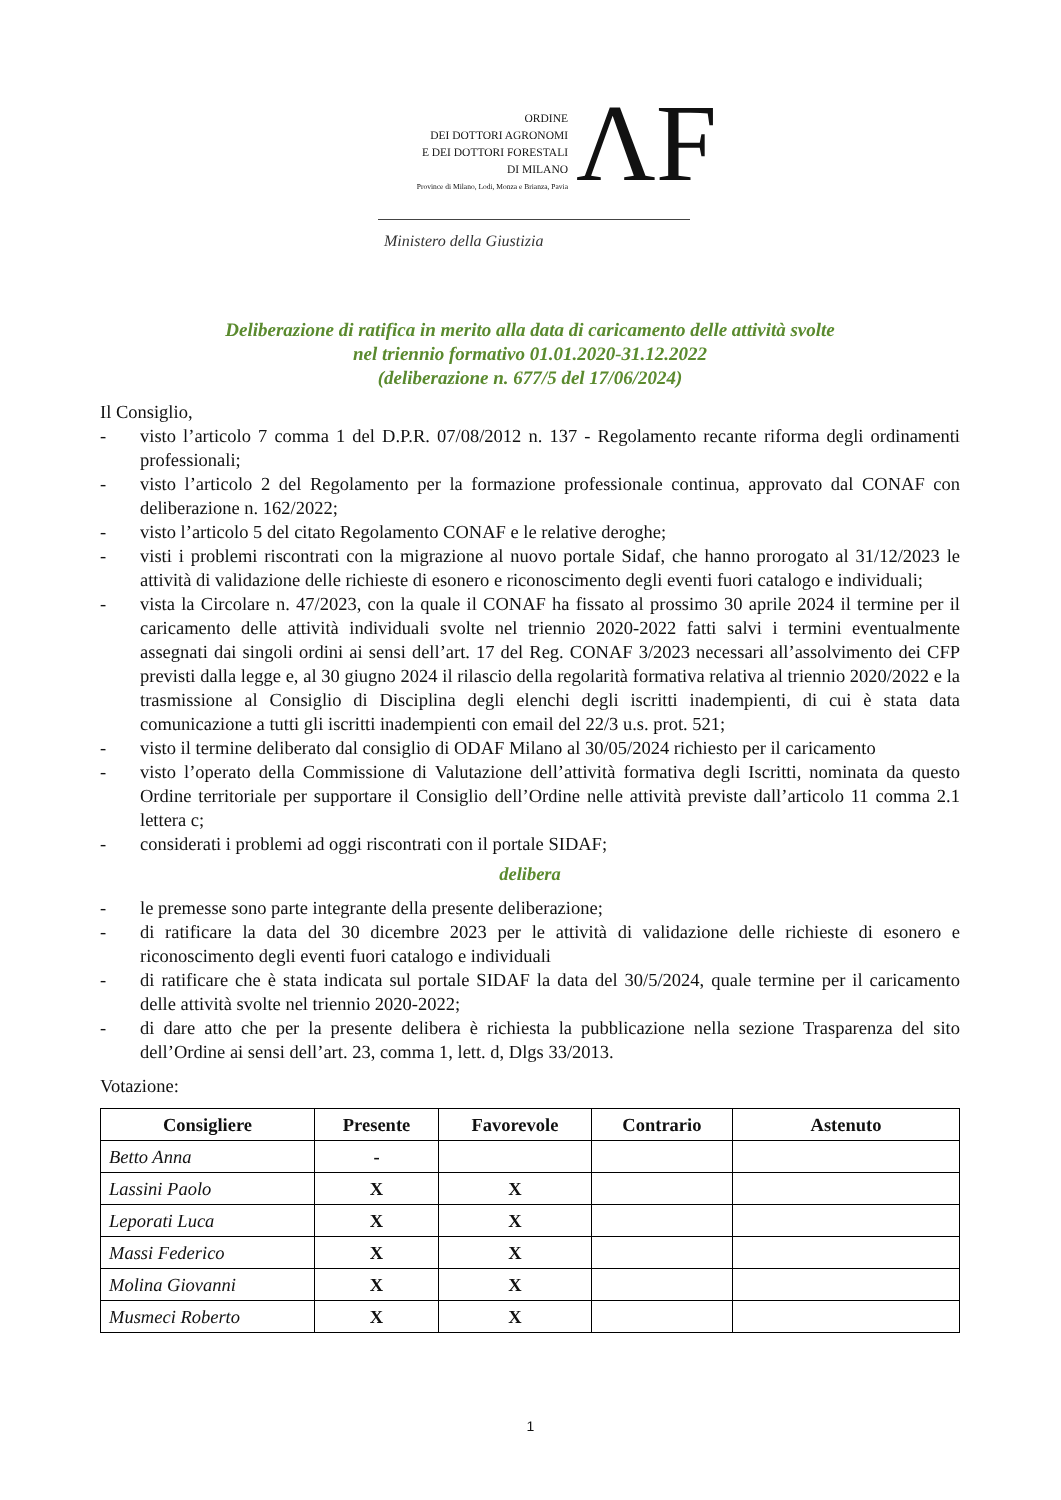ORDINE
DEI DOTTORI AGRONOMI
E DEI DOTTORI FORESTALI
DI MILANO
Province di Milano, Lodi, Monza e Brianza, Pavia
ΛF
Ministero della Giustizia
Deliberazione di ratifica in merito alla data di caricamento delle attività svolte
nel triennio formativo 01.01.2020-31.12.2022
(deliberazione n. 677/5 del 17/06/2024)
Il Consiglio,
- visto l’articolo 7 comma 1 del D.P.R. 07/08/2012 n. 137 - Regolamento recante riforma degli ordinamenti professionali;
- visto l’articolo 2 del Regolamento per la formazione professionale continua, approvato dal CONAF con deliberazione n. 162/2022;
- visto l’articolo 5 del citato Regolamento CONAF e le relative deroghe;
- visti i problemi riscontrati con la migrazione al nuovo portale Sidaf, che hanno prorogato al 31/12/2023 le attività di validazione delle richieste di esonero e riconoscimento degli eventi fuori catalogo e individuali;
- vista la Circolare n. 47/2023, con la quale il CONAF ha fissato al prossimo 30 aprile 2024 il termine per il caricamento delle attività individuali svolte nel triennio 2020-2022 fatti salvi i termini eventualmente assegnati dai singoli ordini ai sensi dell’art. 17 del Reg. CONAF 3/2023 necessari all’assolvimento dei CFP previsti dalla legge e, al 30 giugno 2024 il rilascio della regolarità formativa relativa al triennio 2020/2022 e la trasmissione al Consiglio di Disciplina degli elenchi degli iscritti inadempienti, di cui è stata data comunicazione a tutti gli iscritti inadempienti con email del 22/3 u.s. prot. 521;
- visto il termine deliberato dal consiglio di ODAF Milano al 30/05/2024 richiesto per il caricamento
- visto l’operato della Commissione di Valutazione dell’attività formativa degli Iscritti, nominata da questo Ordine territoriale per supportare il Consiglio dell’Ordine nelle attività previste dall’articolo 11 comma 2.1 lettera c;
- considerati i problemi ad oggi riscontrati con il portale SIDAF;
delibera
- le premesse sono parte integrante della presente deliberazione;
- di ratificare la data del 30 dicembre 2023 per le attività di validazione delle richieste di esonero e riconoscimento degli eventi fuori catalogo e individuali
- di ratificare che è stata indicata sul portale SIDAF la data del 30/5/2024, quale termine per il caricamento delle attività svolte nel triennio 2020-2022;
- di dare atto che per la presente delibera è richiesta la pubblicazione nella sezione Trasparenza del sito dell’Ordine ai sensi dell’art. 23, comma 1, lett. d, Dlgs 33/2013.
Votazione:
| Consigliere | Presente | Favorevole | Contrario | Astenuto |
| --- | --- | --- | --- | --- |
| Betto Anna | - | | | |
| Lassini Paolo | X | X | | |
| Leporati Luca | X | X | | |
| Massi Federico | X | X | | |
| Molina Giovanni | X | X | | |
| Musmeci Roberto | X | X | | |
1